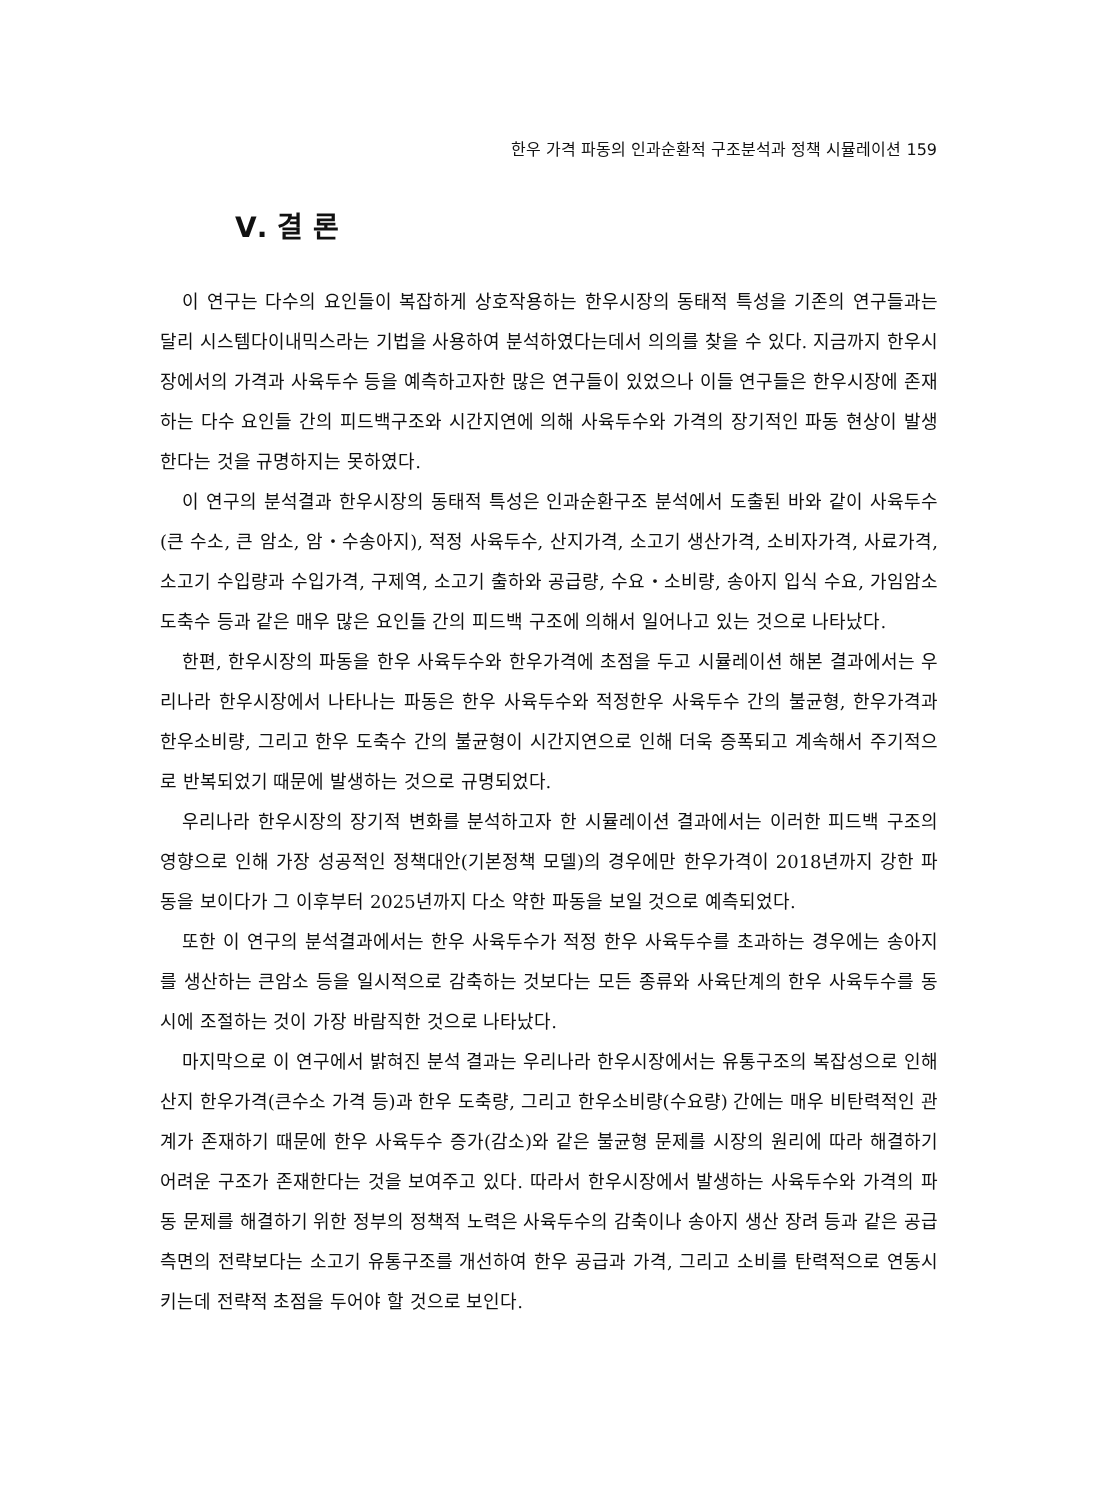한우 가격 파동의 인과순환적 구조분석과 정책 시뮬레이션 159
Ⅴ. 결 론
이 연구는 다수의 요인들이 복잡하게 상호작용하는 한우시장의 동태적 특성을 기존의 연구들과는 달리 시스템다이내믹스라는 기법을 사용하여 분석하였다는데서 의의를 찾을 수 있다. 지금까지 한우시장에서의 가격과 사육두수 등을 예측하고자한 많은 연구들이 있었으나 이들 연구들은 한우시장에 존재하는 다수 요인들 간의 피드백구조와 시간지연에 의해 사육두수와 가격의 장기적인 파동 현상이 발생한다는 것을 규명하지는 못하였다.
이 연구의 분석결과 한우시장의 동태적 특성은 인과순환구조 분석에서 도출된 바와 같이 사육두수(큰 수소, 큰 암소, 암・수송아지), 적정 사육두수, 산지가격, 소고기 생산가격, 소비자가격, 사료가격, 소고기 수입량과 수입가격, 구제역, 소고기 출하와 공급량, 수요・소비량, 송아지 입식 수요, 가임암소 도축수 등과 같은 매우 많은 요인들 간의 피드백 구조에 의해서 일어나고 있는 것으로 나타났다.
한편, 한우시장의 파동을 한우 사육두수와 한우가격에 초점을 두고 시뮬레이션 해본 결과에서는 우리나라 한우시장에서 나타나는 파동은 한우 사육두수와 적정한우 사육두수 간의 불균형, 한우가격과 한우소비량, 그리고 한우 도축수 간의 불균형이 시간지연으로 인해 더욱 증폭되고 계속해서 주기적으로 반복되었기 때문에 발생하는 것으로 규명되었다.
우리나라 한우시장의 장기적 변화를 분석하고자 한 시뮬레이션 결과에서는 이러한 피드백 구조의 영향으로 인해 가장 성공적인 정책대안(기본정책 모델)의 경우에만 한우가격이 2018년까지 강한 파동을 보이다가 그 이후부터 2025년까지 다소 약한 파동을 보일 것으로 예측되었다.
또한 이 연구의 분석결과에서는 한우 사육두수가 적정 한우 사육두수를 초과하는 경우에는 송아지를 생산하는 큰암소 등을 일시적으로 감축하는 것보다는 모든 종류와 사육단계의 한우 사육두수를 동시에 조절하는 것이 가장 바람직한 것으로 나타났다.
마지막으로 이 연구에서 밝혀진 분석 결과는 우리나라 한우시장에서는 유통구조의 복잡성으로 인해 산지 한우가격(큰수소 가격 등)과 한우 도축량, 그리고 한우소비량(수요량) 간에는 매우 비탄력적인 관계가 존재하기 때문에 한우 사육두수 증가(감소)와 같은 불균형 문제를 시장의 원리에 따라 해결하기 어려운 구조가 존재한다는 것을 보여주고 있다. 따라서 한우시장에서 발생하는 사육두수와 가격의 파동 문제를 해결하기 위한 정부의 정책적 노력은 사육두수의 감축이나 송아지 생산 장려 등과 같은 공급측면의 전략보다는 소고기 유통구조를 개선하여 한우 공급과 가격, 그리고 소비를 탄력적으로 연동시키는데 전략적 초점을 두어야 할 것으로 보인다.